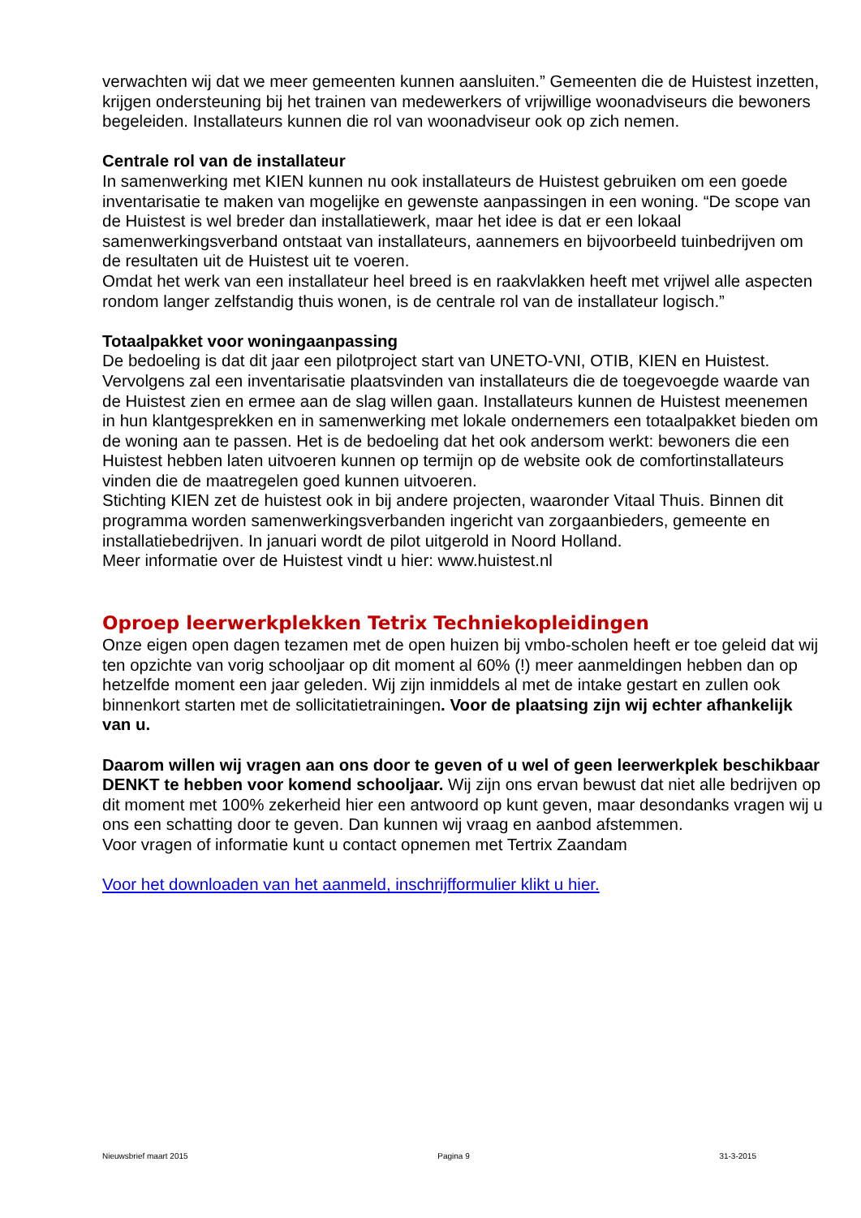verwachten wij dat we meer gemeenten kunnen aansluiten.” Gemeenten die de Huistest inzetten, krijgen ondersteuning bij het trainen van medewerkers of vrijwillige woonadviseurs die bewoners begeleiden. Installateurs kunnen die rol van woonadviseur ook op zich nemen.
Centrale rol van de installateur
In samenwerking met KIEN kunnen nu ook installateurs de Huistest gebruiken om een goede inventarisatie te maken van mogelijke en gewenste aanpassingen in een woning. “De scope van de Huistest is wel breder dan installatiewerk, maar het idee is dat er een lokaal samenwerkingsverband ontstaat van installateurs, aannemers en bijvoorbeeld tuinbedrijven om de resultaten uit de Huistest uit te voeren.
Omdat het werk van een installateur heel breed is en raakvlakken heeft met vrijwel alle aspecten rondom langer zelfstandig thuis wonen, is de centrale rol van de installateur logisch.”
Totaalpakket voor woningaanpassing
De bedoeling is dat dit jaar een pilotproject start van UNETO-VNI, OTIB, KIEN en Huistest. Vervolgens zal een inventarisatie plaatsvinden van installateurs die de toegevoegde waarde van de Huistest zien en ermee aan de slag willen gaan. Installateurs kunnen de Huistest meenemen in hun klantgesprekken en in samenwerking met lokale ondernemers een totaalpakket bieden om de woning aan te passen. Het is de bedoeling dat het ook andersom werkt: bewoners die een Huistest hebben laten uitvoeren kunnen op termijn op de website ook de comfortinstallateurs vinden die de maatregelen goed kunnen uitvoeren.
Stichting KIEN zet de huistest ook in bij andere projecten, waaronder Vitaal Thuis. Binnen dit programma worden samenwerkingsverbanden ingericht van zorgaanbieders, gemeente en installatiebedrijven. In januari wordt de pilot uitgerold in Noord Holland.
Meer informatie over de Huistest vindt u hier: www.huistest.nl
Oproep leerwerkplekken Tetrix Techniekopleidingen
Onze eigen open dagen tezamen met de open huizen bij vmbo-scholen heeft er toe geleid dat wij ten opzichte van vorig schooljaar op dit moment al 60% (!) meer aanmeldingen hebben dan op hetzelfde moment een jaar geleden. Wij zijn inmiddels al met de intake gestart en zullen ook binnenkort starten met de sollicitatietrainingen. Voor de plaatsing zijn wij echter afhankelijk van u.
Daarom willen wij vragen aan ons door te geven of u wel of geen leerwerkplek beschikbaar DENKT te hebben voor komend schooljaar. Wij zijn ons ervan bewust dat niet alle bedrijven op dit moment met 100% zekerheid hier een antwoord op kunt geven, maar desondanks vragen wij u ons een schatting door te geven. Dan kunnen wij vraag en aanbod afstemmen.
Voor vragen of informatie kunt u contact opnemen met Tertrix Zaandam
Voor het downloaden van het aanmeld, inschrijfformulier klikt u hier.
Nieuwsbrief maart 2015 Pagina 9 31-3-2015